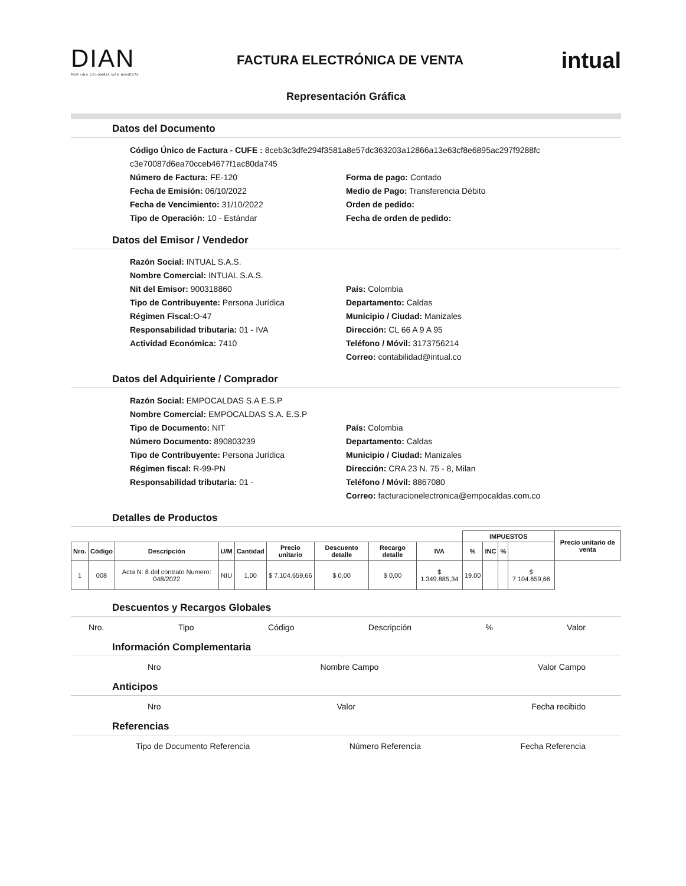DIAN
POR UNA COLOMBIA MÁS HONESTA
FACTURA ELECTRÓNICA DE VENTA
intual
Representación Gráfica
Datos del Documento
Código Único de Factura - CUFE : 8ceb3c3dfe294f3581a8e57dc363203a12866a13e63cf8e6895ac297f9288fc c3e70087d6ea70cceb4677f1ac80da745
Número de Factura: FE-120
Fecha de Emisión: 06/10/2022
Fecha de Vencimiento: 31/10/2022
Tipo de Operación: 10 - Estándar
Forma de pago: Contado
Medio de Pago: Transferencia Débito
Orden de pedido:
Fecha de orden de pedido:
Datos del Emisor / Vendedor
Razón Social: INTUAL S.A.S.
Nombre Comercial: INTUAL S.A.S.
Nit del Emisor: 900318860
Tipo de Contribuyente: Persona Jurídica
Régimen Fiscal: O-47
Responsabilidad tributaria: 01 - IVA
Actividad Económica: 7410
País: Colombia
Departamento: Caldas
Municipio / Ciudad: Manizales
Dirección: CL 66 A 9 A 95
Teléfono / Móvil: 3173756214
Correo: contabilidad@intual.co
Datos del Adquiriente / Comprador
Razón Social: EMPOCALDAS S.A E.S.P
Nombre Comercial: EMPOCALDAS S.A. E.S.P
Tipo de Documento: NIT
Número Documento: 890803239
Tipo de Contribuyente: Persona Jurídica
Régimen fiscal: R-99-PN
Responsabilidad tributaria: 01 -
País: Colombia
Departamento: Caldas
Municipio / Ciudad: Manizales
Dirección: CRA 23 N. 75 - 8, Milan
Teléfono / Móvil: 8867080
Correo: facturacionelectronica@empocaldas.com.co
Detalles de Productos
| | | | | | | | | | IMPUESTOS | | | | Precio unitario de venta |
| --- | --- | --- | --- | --- | --- | --- | --- | --- | --- | --- | --- | --- | --- |
| Nro. | Código | Descripción | U/M | Cantidad | Precio unitario | Descuento detalle | Recargo detalle | | IVA | % | INC | % | |
| 1 | 008 | Acta N: 8 del contrato Numero: 048/2022 | NIU | 1,00 | $ 7.104.659,66 | $ 0,00 | $ 0,00 | | $ 1.349.885,34 | 19.00 | | | $ 7.104.659,66 |
Descuentos y Recargos Globales
Nro. Tipo Código Descripción% Valor
Información Complementaria
Nro Nombre Campo Valor Campo
Anticipos
Nro Valor Fecha recibido
Referencias
Tipo de Documento Referencia Número Referencia Fecha Referencia